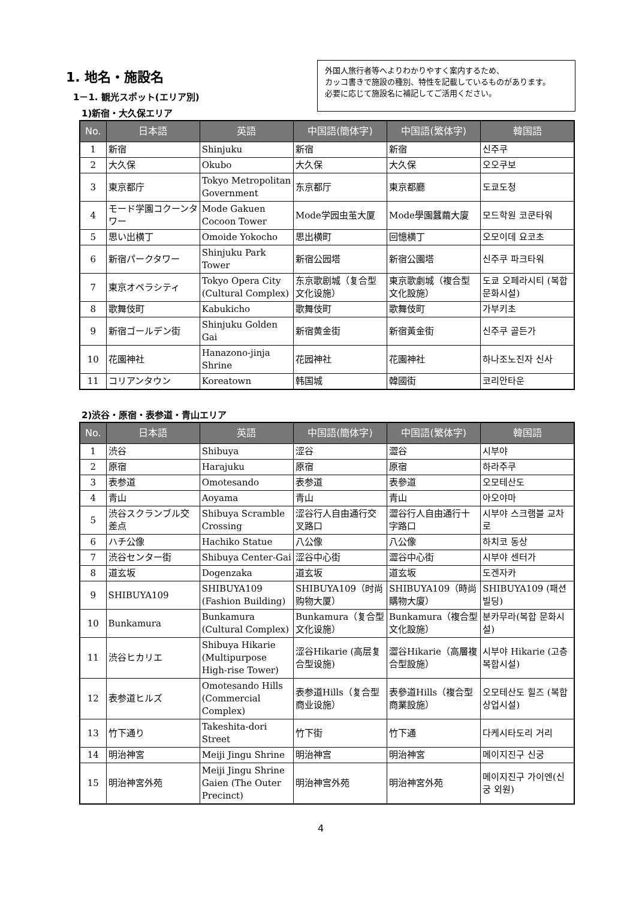1. 地名・施設名
1－1. 観光スポット(エリア別)
1)新宿・大久保エリア
外国人旅行者等へよりわかりやすく案内するため、
カッコ書きで施設の種別、特性を記載しているものがあります。
必要に応じて施設名に補記してご活用ください。
| No. | 日本語 | 英語 | 中国語(簡体字) | 中国語(繁体字) | 韓国語 |
| --- | --- | --- | --- | --- | --- |
| 1 | 新宿 | Shinjuku | 新宿 | 新宿 | 신주쿠 |
| 2 | 大久保 | Okubo | 大久保 | 大久保 | 오오쿠보 |
| 3 | 東京都庁 | Tokyo Metropolitan Government | 东京都厅 | 東京都廳 | 도쿄도청 |
| 4 | モード学園コクーンタワー | Mode Gakuen Cocoon Tower | Mode学园虫茧大厦 | Mode學園蠶繭大廈 | 모드학원 코쿤타워 |
| 5 | 思い出横丁 | Omoide Yokocho | 思出横町 | 回憶横丁 | 오모이데 요코초 |
| 6 | 新宿パークタワー | Shinjuku Park Tower | 新宿公园塔 | 新宿公園塔 | 신주쿠 파크타워 |
| 7 | 東京オペラシティ | Tokyo Opera City (Cultural Complex) | 东京歌剧城（复合型文化设施） | 東京歌劇城（複合型文化設施） | 도쿄 오페라시티 (복합 문화시설) |
| 8 | 歌舞伎町 | Kabukicho | 歌舞伎町 | 歌舞伎町 | 가부키초 |
| 9 | 新宿ゴールデン街 | Shinjuku Golden Gai | 新宿黄金街 | 新宿黃金街 | 신주쿠 골든가 |
| 10 | 花園神社 | Hanazono-jinja Shrine | 花园神社 | 花園神社 | 하나조노진자 신사 |
| 11 | コリアンタウン | Koreatown | 韩国城 | 韓國街 | 코리안타운 |
2)渋谷・原宿・表参道・青山エリア
| No. | 日本語 | 英語 | 中国語(簡体字) | 中国語(繁体字) | 韓国語 |
| --- | --- | --- | --- | --- | --- |
| 1 | 渋谷 | Shibuya | 涩谷 | 澀谷 | 시부야 |
| 2 | 原宿 | Harajuku | 原宿 | 原宿 | 하라주쿠 |
| 3 | 表参道 | Omotesando | 表参道 | 表參道 | 오모테산도 |
| 4 | 青山 | Aoyama | 青山 | 青山 | 아오야마 |
| 5 | 渋谷スクランブル交差点 | Shibuya Scramble Crossing | 涩谷行人自由通行交叉路口 | 澀谷行人自由通行十字路口 | 시부야 스크램블 교차로 |
| 6 | ハチ公像 | Hachiko Statue | 八公像 | 八公像 | 하치코 동상 |
| 7 | 渋谷センター街 | Shibuya Center-Gai | 涩谷中心街 | 澀谷中心街 | 시부야 센터가 |
| 8 | 道玄坂 | Dogenzaka | 道玄坂 | 道玄坂 | 도겐자카 |
| 9 | SHIBUYA109 | SHIBUYA109 (Fashion Building) | SHIBUYA109（时尚购物大厦） | SHIBUYA109（時尚購物大廈） | SHIBUYA109 (패션 빌딩) |
| 10 | Bunkamura | Bunkamura (Cultural Complex) | Bunkamura（复合型文化设施） | Bunkamura（複合型文化設施） | 분카무라(복합 문화시설) |
| 11 | 渋谷ヒカリエ | Shibuya Hikarie (Multipurpose High-rise Tower) | 涩谷Hikarie (高层复合型设施) | 澀谷Hikarie（高層複合型設施） | 시부야 Hikarie (고층 복합시설) |
| 12 | 表参道ヒルズ | Omotesando Hills (Commercial Complex) | 表参道Hills（复合型商业设施） | 表參道Hills（複合型商業設施） | 오모테산도 힐즈 (복합 상업시설) |
| 13 | 竹下通り | Takeshita-dori Street | 竹下街 | 竹下通 | 다케시타도리 거리 |
| 14 | 明治神宮 | Meiji Jingu Shrine | 明治神宫 | 明治神宮 | 메이지진구 신궁 |
| 15 | 明治神宮外苑 | Meiji Jingu Shrine Gaien (The Outer Precinct) | 明治神宫外苑 | 明治神宮外苑 | 메이지진구 가이엔(신궁 외원) |
4